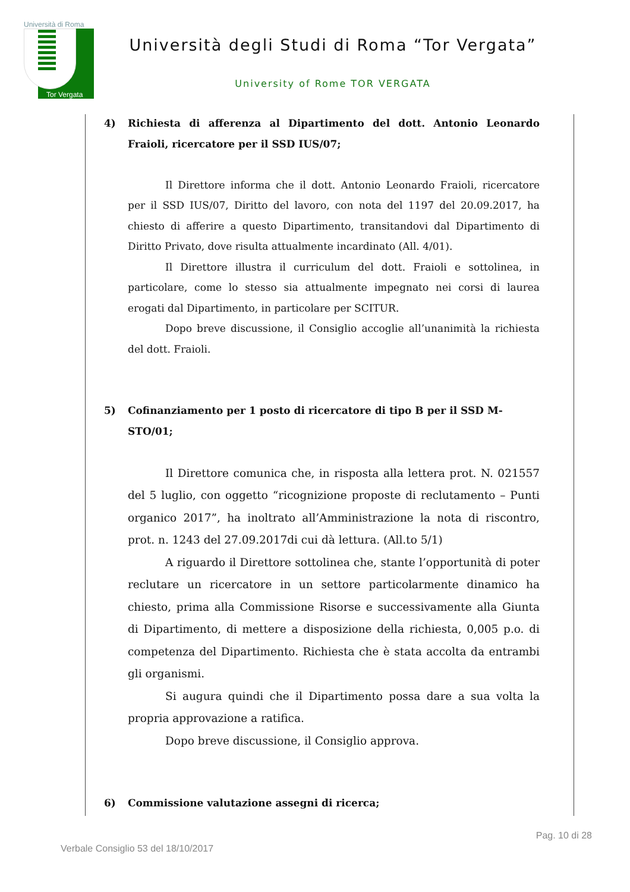Università di Roma
Tor Vergata
Università degli Studi di Roma “Tor Vergata”
University of Rome TOR VERGATA
4) Richiesta di afferenza al Dipartimento del dott. Antonio Leonardo Fraioli, ricercatore per il SSD IUS/07;
Il Direttore informa che il dott. Antonio Leonardo Fraioli, ricercatore per il SSD IUS/07, Diritto del lavoro, con nota del 1197 del 20.09.2017, ha chiesto di afferire a questo Dipartimento, transitandovi dal Dipartimento di Diritto Privato, dove risulta attualmente incardinato (All. 4/01).
Il Direttore illustra il curriculum del dott. Fraioli e sottolinea, in particolare, come lo stesso sia attualmente impegnato nei corsi di laurea erogati dal Dipartimento, in particolare per SCITUR.
Dopo breve discussione, il Consiglio accoglie all’unanimità la richiesta del dott. Fraioli.
5) Cofinanziamento per 1 posto di ricercatore di tipo B per il SSD M-STO/01;
Il Direttore comunica che, in risposta alla lettera prot. N. 021557 del 5 luglio, con oggetto “ricognizione proposte di reclutamento – Punti organico 2017”, ha inoltrato all’Amministrazione la nota di riscontro, prot. n. 1243 del 27.09.2017di cui dà lettura. (All.to 5/1)
A riguardo il Direttore sottolinea che, stante l’opportunità di poter reclutare un ricercatore in un settore particolarmente dinamico ha chiesto, prima alla Commissione Risorse e successivamente alla Giunta di Dipartimento, di mettere a disposizione della richiesta, 0,005 p.o. di competenza del Dipartimento. Richiesta che è stata accolta da entrambi gli organismi.
Si augura quindi che il Dipartimento possa dare a sua volta la propria approvazione a ratifica.
Dopo breve discussione, il Consiglio approva.
6) Commissione valutazione assegni di ricerca;
Pag. 10 di 28
Verbale Consiglio 53 del 18/10/2017